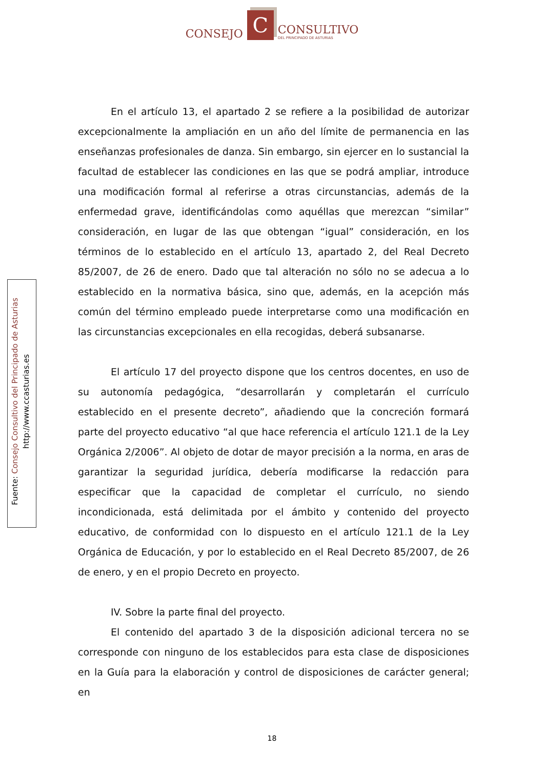CONSEJO
C
CONSULTIVO
DEL PRINCIPADO DE ASTURIAS
Fuente: Consejo Consultivo del Principado de Asturias
http://www.ccasturias.es
En el artículo 13, el apartado 2 se refiere a la posibilidad de autorizar excepcionalmente la ampliación en un año del límite de permanencia en las enseñanzas profesionales de danza. Sin embargo, sin ejercer en lo sustancial la facultad de establecer las condiciones en las que se podrá ampliar, introduce una modificación formal al referirse a otras circunstancias, además de la enfermedad grave, identificándolas como aquéllas que merezcan “similar” consideración, en lugar de las que obtengan “igual” consideración, en los términos de lo establecido en el artículo 13, apartado 2, del Real Decreto 85/2007, de 26 de enero. Dado que tal alteración no sólo no se adecua a lo establecido en la normativa básica, sino que, además, en la acepción más común del término empleado puede interpretarse como una modificación en las circunstancias excepcionales en ella recogidas, deberá subsanarse.
El artículo 17 del proyecto dispone que los centros docentes, en uso de su autonomía pedagógica, “desarrollarán y completarán el currículo establecido en el presente decreto”, añadiendo que la concreción formará parte del proyecto educativo “al que hace referencia el artículo 121.1 de la Ley Orgánica 2/2006”. Al objeto de dotar de mayor precisión a la norma, en aras de garantizar la seguridad jurídica, debería modificarse la redacción para especificar que la capacidad de completar el currículo, no siendo incondicionada, está delimitada por el ámbito y contenido del proyecto educativo, de conformidad con lo dispuesto en el artículo 121.1 de la Ley Orgánica de Educación, y por lo establecido en el Real Decreto 85/2007, de 26 de enero, y en el propio Decreto en proyecto.
IV. Sobre la parte final del proyecto.
El contenido del apartado 3 de la disposición adicional tercera no se corresponde con ninguno de los establecidos para esta clase de disposiciones en la Guía para la elaboración y control de disposiciones de carácter general; en
18